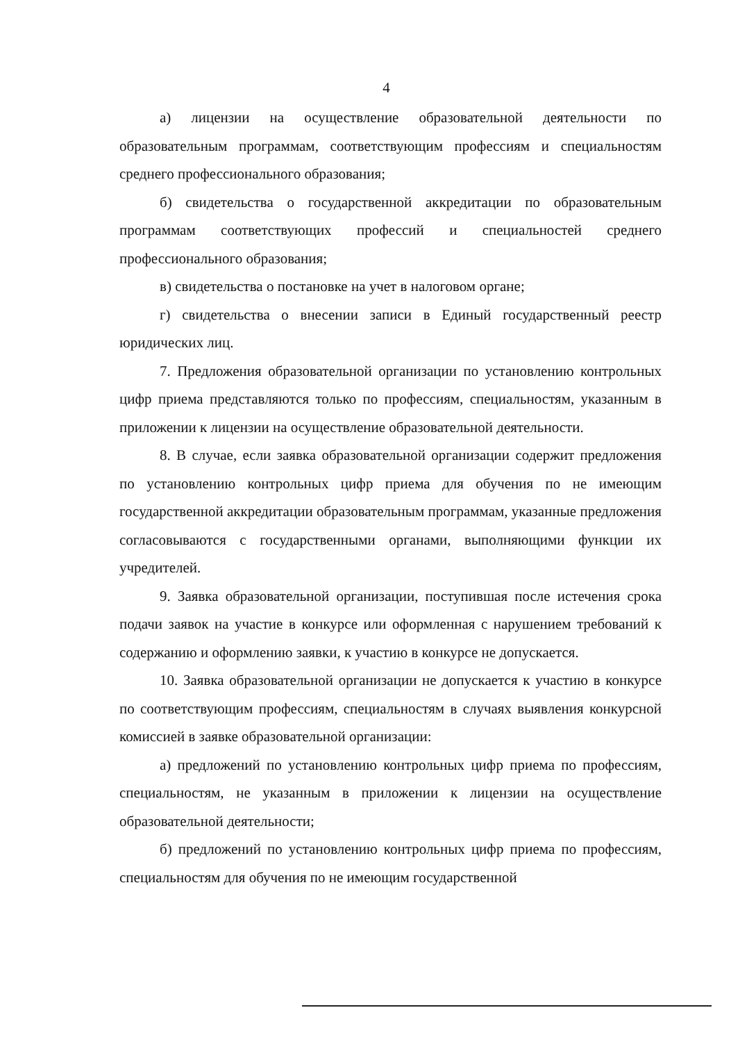4
а) лицензии на осуществление образовательной деятельности по образовательным программам, соответствующим профессиям и специальностям среднего профессионального образования;
б) свидетельства о государственной аккредитации по образовательным программам соответствующих профессий и специальностей среднего профессионального образования;
в) свидетельства о постановке на учет в налоговом органе;
г) свидетельства о внесении записи в Единый государственный реестр юридических лиц.
7. Предложения образовательной организации по установлению контрольных цифр приема представляются только по профессиям, специальностям, указанным в приложении к лицензии на осуществление образовательной деятельности.
8. В случае, если заявка образовательной организации содержит предложения по установлению контрольных цифр приема для обучения по не имеющим государственной аккредитации образовательным программам, указанные предложения согласовываются с государственными органами, выполняющими функции их учредителей.
9. Заявка образовательной организации, поступившая после истечения срока подачи заявок на участие в конкурсе или оформленная с нарушением требований к содержанию и оформлению заявки, к участию в конкурсе не допускается.
10. Заявка образовательной организации не допускается к участию в конкурсе по соответствующим профессиям, специальностям в случаях выявления конкурсной комиссией в заявке образовательной организации:
а) предложений по установлению контрольных цифр приема по профессиям, специальностям, не указанным в приложении к лицензии на осуществление образовательной деятельности;
б) предложений по установлению контрольных цифр приема по профессиям, специальностям для обучения по не имеющим государственной